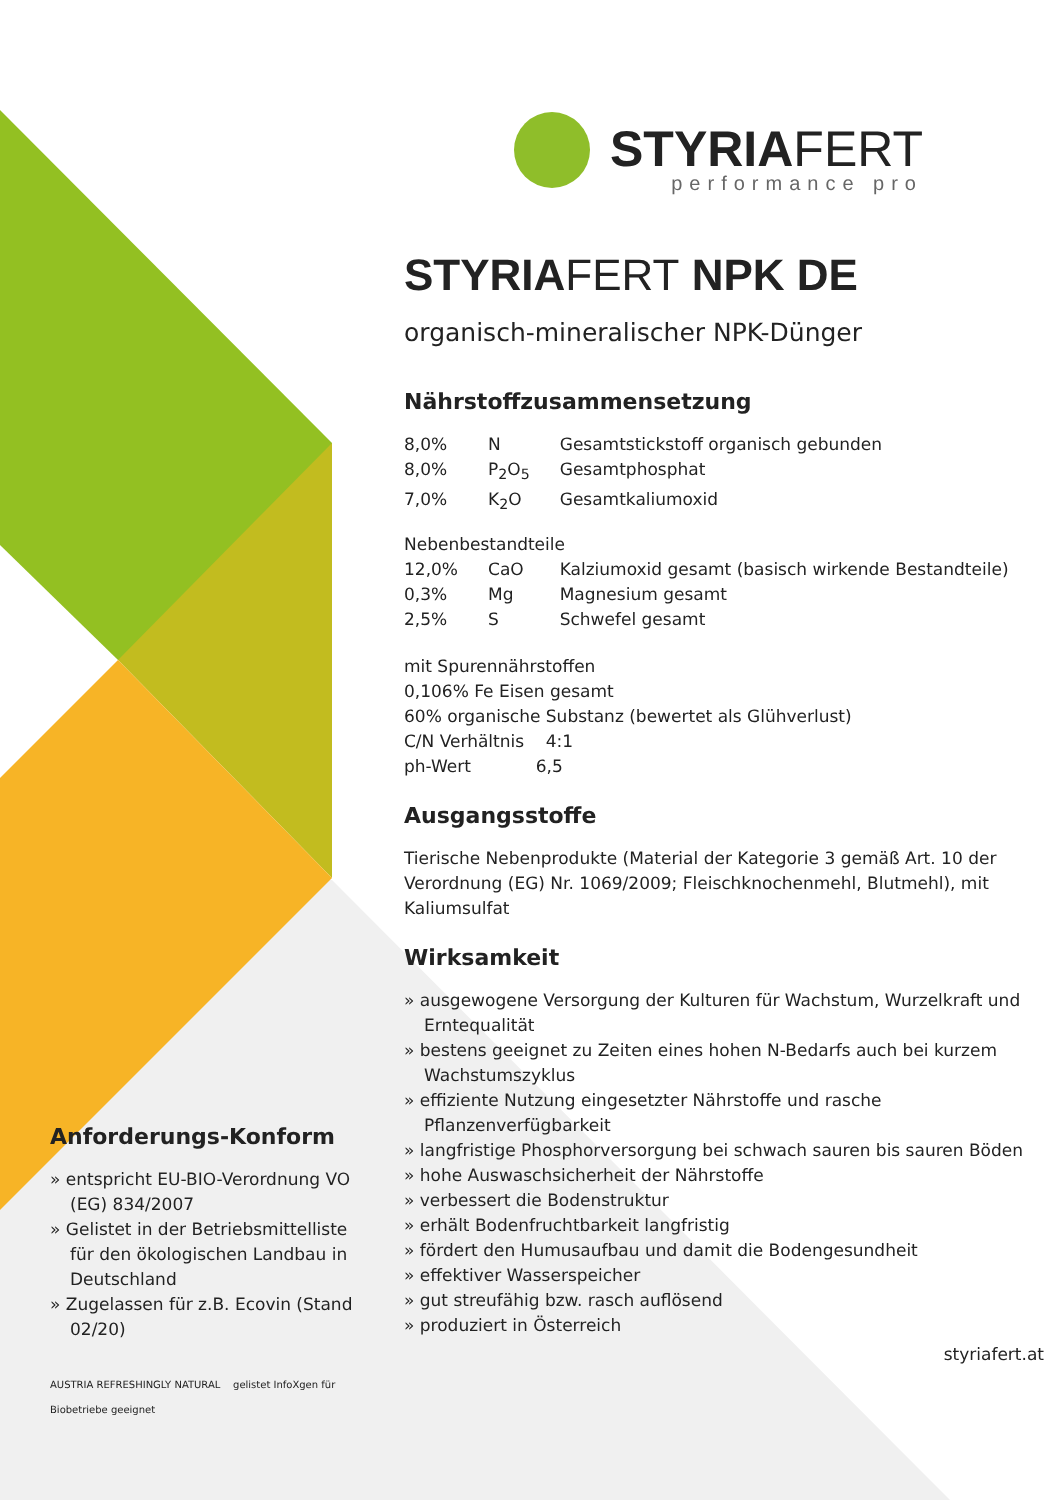STYRIAFERT
performance pro
STYRIAFERT NPK DE
organisch-mineralischer NPK-Dünger
Nährstoffzusammensetzung
| 8,0% | N | Gesamtstickstoff organisch gebunden |
| 8,0% | P<sub>2</sub>O<sub>5</sub> | Gesamtphosphat |
| 7,0% | K<sub>2</sub>O | Gesamtkaliumoxid |
| Nebenbestandteile | | |
| 12,0% | CaO | Kalziumoxid gesamt (basisch wirkende Bestandteile) |
| 0,3% | Mg | Magnesium gesamt |
| 2,5% | S | Schwefel gesamt |
mit Spurennährstoffen
0,106% Fe Eisen gesamt
60% organische Substanz (bewertet als Glühverlust)
C/N Verhältnis 4:1
ph-Wert 6,5
Ausgangsstoffe
Tierische Nebenprodukte (Material der Kategorie 3 gemäß Art. 10 der Verordnung (EG) Nr. 1069/2009; Fleischknochenmehl, Blutmehl), mit Kaliumsulfat
Wirksamkeit
» ausgewogene Versorgung der Kulturen für Wachstum, Wurzelkraft und Erntequalität
» bestens geeignet zu Zeiten eines hohen N-Bedarfs auch bei kurzem Wachstumszyklus
» effiziente Nutzung eingesetzter Nährstoffe und rasche Pflanzenverfügbarkeit
» langfristige Phosphorversorgung bei schwach sauren bis sauren Böden
» hohe Auswaschsicherheit der Nährstoffe
» verbessert die Bodenstruktur
» erhält Bodenfruchtbarkeit langfristig
» fördert den Humusaufbau und damit die Bodengesundheit
» effektiver Wasserspeicher
» gut streufähig bzw. rasch auflösend
» produziert in Österreich
styriafert.at
Anforderungs-Konform
» entspricht EU-BIO-Verordnung VO (EG) 834/2007
» Gelistet in der Betriebsmittelliste für den ökologischen Landbau in Deutschland
» Zugelassen für z.B. Ecovin (Stand 02/20)
AUSTRIA REFRESHINGLY NATURAL gelistet InfoXgen für Biobetriebe geeignet